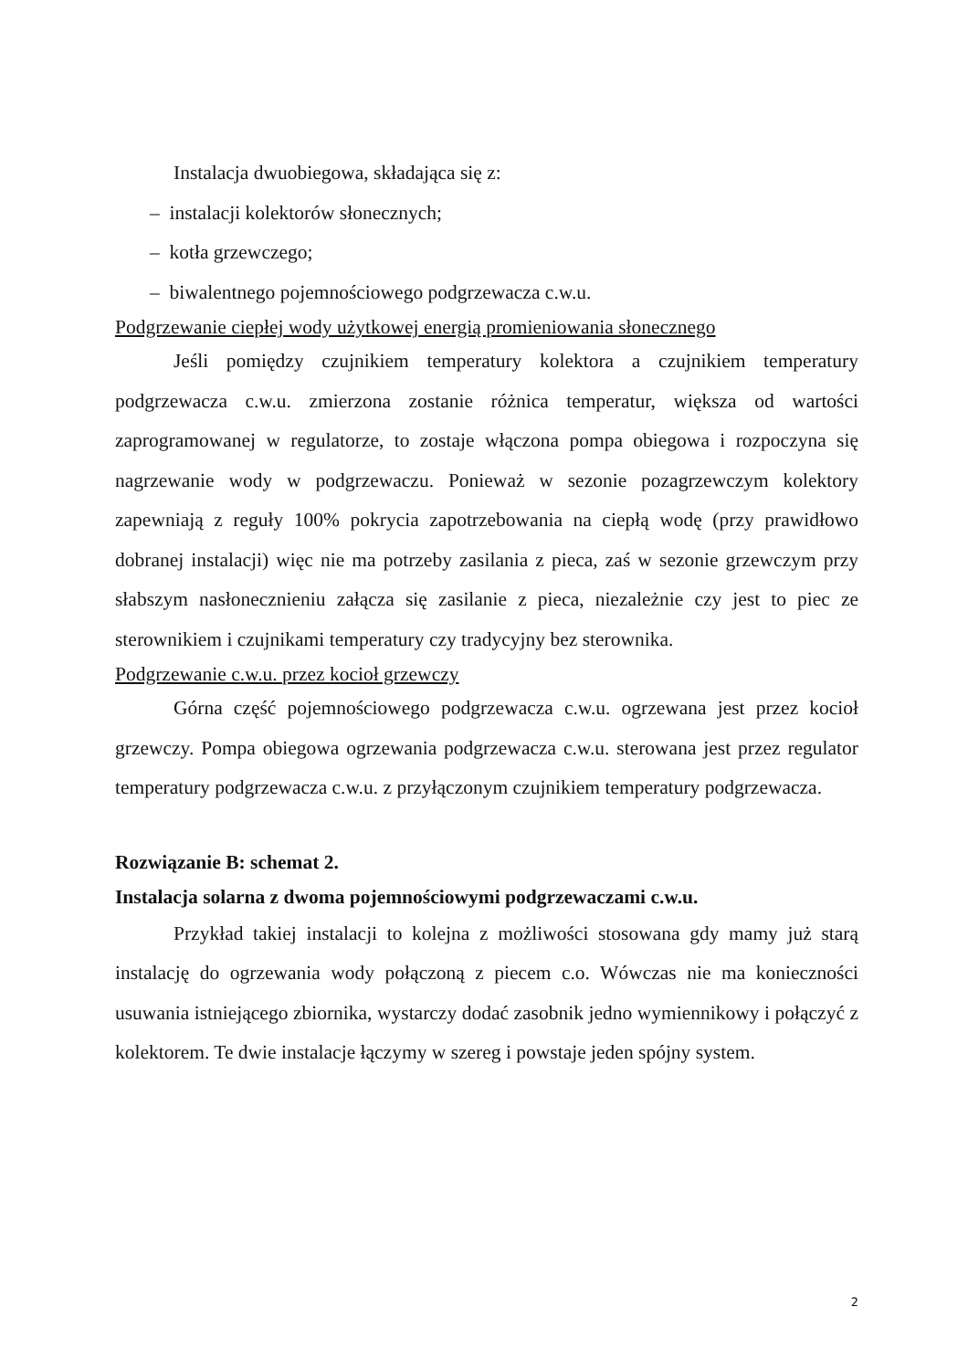Instalacja dwuobiegowa, składająca się z:
– instalacji kolektorów słonecznych;
– kotła grzewczego;
– biwalentnego pojemnościowego podgrzewacza c.w.u.
Podgrzewanie ciepłej wody użytkowej energią promieniowania słonecznego
Jeśli pomiędzy czujnikiem temperatury kolektora a czujnikiem temperatury podgrzewacza c.w.u. zmierzona zostanie różnica temperatur, większa od wartości zaprogramowanej w regulatorze, to zostaje włączona pompa obiegowa i rozpoczyna się nagrzewanie wody w podgrzewaczu. Ponieważ w sezonie pozagrzewczym kolektory zapewniają z reguły 100% pokrycia zapotrzebowania na ciepłą wodę (przy prawidłowo dobranej instalacji) więc nie ma potrzeby zasilania z pieca, zaś w sezonie grzewczym przy słabszym nasłonecznieniu załącza się zasilanie z pieca, niezależnie czy jest to piec ze sterownikiem i czujnikami temperatury czy tradycyjny bez sterownika.
Podgrzewanie c.w.u. przez kocioł grzewczy
Górna część pojemnościowego podgrzewacza c.w.u. ogrzewana jest przez kocioł grzewczy. Pompa obiegowa ogrzewania podgrzewacza c.w.u. sterowana jest przez regulator temperatury podgrzewacza c.w.u. z przyłączonym czujnikiem temperatury podgrzewacza.
Rozwiązanie B: schemat 2.
Instalacja solarna z dwoma pojemnościowymi podgrzewaczami c.w.u.
Przykład takiej instalacji to kolejna z możliwości stosowana gdy mamy już starą instalację do ogrzewania wody połączoną z piecem c.o. Wówczas nie ma konieczności usuwania istniejącego zbiornika, wystarczy dodać zasobnik jedno wymiennikowy i połączyć z kolektorem. Te dwie instalacje łączymy w szereg i powstaje jeden spójny system.
2